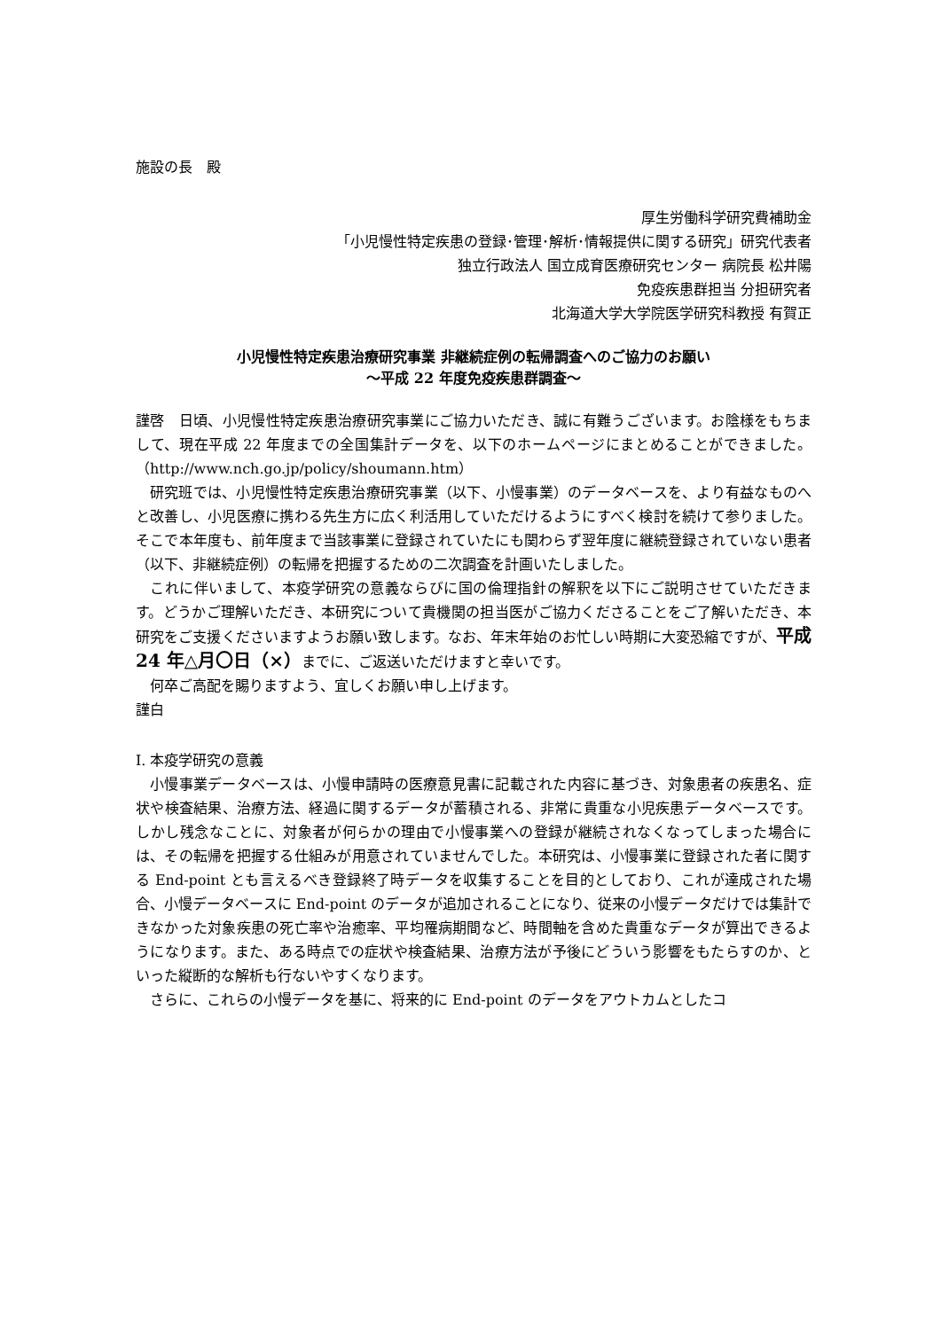施設の長　殿
厚生労働科学研究費補助金
「小児慢性特定疾患の登録･管理･解析･情報提供に関する研究」研究代表者
独立行政法人 国立成育医療研究センター 病院長 松井陽
免疫疾患群担当 分担研究者
北海道大学大学院医学研究科教授 有賀正
小児慢性特定疾患治療研究事業 非継続症例の転帰調査へのご協力のお願い
～平成 22 年度免疫疾患群調査～
謹啓　日頃、小児慢性特定疾患治療研究事業にご協力いただき、誠に有難うございます。お陰様をもちまして、現在平成 22 年度までの全国集計データを、以下のホームページにまとめることができました。（http://www.nch.go.jp/policy/shoumann.htm）
研究班では、小児慢性特定疾患治療研究事業（以下、小慢事業）のデータベースを、より有益なものへと改善し、小児医療に携わる先生方に広く利活用していただけるようにすべく検討を続けて参りました。そこで本年度も、前年度まで当該事業に登録されていたにも関わらず翌年度に継続登録されていない患者（以下、非継続症例）の転帰を把握するための二次調査を計画いたしました。
これに伴いまして、本疫学研究の意義ならびに国の倫理指針の解釈を以下にご説明させていただきます。どうかご理解いただき、本研究について貴機関の担当医がご協力くださることをご了解いただき、本研究をご支援くださいますようお願い致します。なお、年末年始のお忙しい時期に大変恐縮ですが、平成 24 年△月〇日（×）までに、ご返送いただけますと幸いです。
何卒ご高配を賜りますよう、宜しくお願い申し上げます。
謹白
Ⅰ. 本疫学研究の意義
小慢事業データベースは、小慢申請時の医療意見書に記載された内容に基づき、対象患者の疾患名、症状や検査結果、治療方法、経過に関するデータが蓄積される、非常に貴重な小児疾患データベースです。しかし残念なことに、対象者が何らかの理由で小慢事業への登録が継続されなくなってしまった場合には、その転帰を把握する仕組みが用意されていませんでした。本研究は、小慢事業に登録された者に関する End-point とも言えるべき登録終了時データを収集することを目的としており、これが達成された場合、小慢データベースに End-point のデータが追加されることになり、従来の小慢データだけでは集計できなかった対象疾患の死亡率や治癒率、平均罹病期間など、時間軸を含めた貴重なデータが算出できるようになります。また、ある時点での症状や検査結果、治療方法が予後にどういう影響をもたらすのか、といった縦断的な解析も行ないやすくなります。
さらに、これらの小慢データを基に、将来的に End-point のデータをアウトカムとしたコ